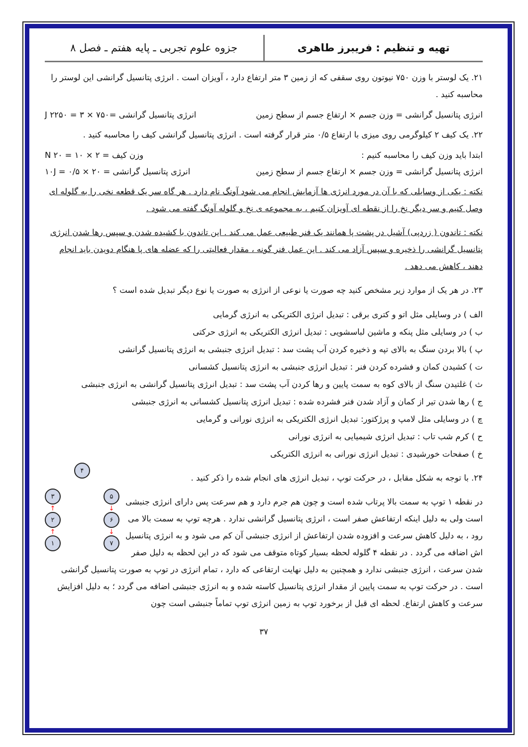تهیه و تنظیم : فریبرز طاهری
جزوه علوم تجربی ـ پایه هفتم ـ فصل ۸
۲۱. یک لوستر با وزن ۷۵۰ نیوتون روی سقفی که از زمین ۳ متر ارتفاع دارد ، آویزان است . انرژی پتانسیل گرانشی این لوستر را محاسبه کنید .
انرژی پتانسیل گرانشی = وزن جسم × ارتفاع جسم از سطح زمین انرژی پتانسیل گرانشی =۷۵۰ × ۳ = ۲۲۵۰ J
۲۲. یک کیف ۲ کیلوگرمی روی میزی با ارتفاع ۰/۵ متر قرار گرفته است . انرژی پتانسیل گرانشی کیف را محاسبه کنید .
ابتدا باید وزن کیف را محاسبه کنیم : وزن کیف = ۲ × ۱۰ = ۲۰ N
انرژی پتانسیل گرانشی = وزن جسم × ارتفاع جسم از سطح زمین انرژی پتانسیل گرانشی = ۲۰ × ۰/۵ = ۱۰J
نکته : یکی از وسایلی که با آن در مورد انرژی ها آزمایش انجام می شود آونگ نام دارد . هر گاه سر یک قطعه نخی را به گلوله ای وصل کنیم و سر دیگر نخ را از نقطه ای آویزان کنیم ، به مجموعه ی نخ و گلوله آونگ گفته می شود .
نکته : تاندون ( زردپی) آشیل در پشت پا همانند یک فنر طبیعی عمل می کند . این تاندون با کشیده شدن و سپس رها شدن انرژی پتانسیل گرانشی را ذخیره و سپس آزاد می کند . این عمل فنر گونه ، مقدار فعالیتی را که عضله های پا هنگام دویدن باید انجام دهند ، کاهش می دهد .
۲۳. در هر یک از موارد زیر مشخص کنید چه صورت یا نوعی از انرژی به صورت یا نوع دیگر تبدیل شده است ؟
الف ) در وسایلی مثل اتو و کتری برقی : تبدیل انرژی الکتریکی به انرژی گرمایی
ب ) در وسایلی مثل پنکه و ماشین لباسشویی : تبدیل انرژی الکتریکی به انرژی حرکتی
پ ) بالا بردن سنگ به بالای تپه و ذخیره کردن آب پشت سد : تبدیل انرژی جنبشی به انرژی پتانسیل گرانشی
ت ) کشیدن کمان و فشرده کردن فنر : تبدیل انرژی جنبشی به انرژی پتانسیل کشسانی
ث ) غلتیدن سنگ از بالای کوه به سمت پایین و رها کردن آب پشت سد : تبدیل انرژی پتانسیل گرانشی به انرژی جنبشی
ج ) رها شدن تیر از کمان و آزاد شدن فنر فشرده شده : تبدیل انرژی پتانسیل کشسانی به انرژی جنبشی
چ ) در وسایلی مثل لامپ و پرژکتور: تبدیل انرژی الکتریکی به انرژی نورانی و گرمایی
ح ) کرم شب تاب : تبدیل انرژی شیمیایی به انرژی نورانی
خ ) صفحات خورشیدی : تبدیل انرژی نورانی به انرژی الکتریکی
۴
۳
↑
۲
↑
۱
۵
↓
۶
↓
۷
۲۴. با توجه به شکل مقابل ، در حرکت توپ ، تبدیل انرژی های انجام شده را ذکر کنید .
در نقطه ۱ توپ به سمت بالا پرتاب شده است و چون هم جرم دارد و هم سرعت پس دارای انرژی جنبشی است ولی به دلیل اینکه ارتفاعش صفر است ، انرژی پتانسیل گرانشی ندارد . هرچه توپ به سمت بالا می رود ، به دلیل کاهش سرعت و افزوده شدن ارتفاعش از انرژی جنبشی آن کم می شود و به انرژی پتانسیل اش اضافه می گردد . در نقطه ۴ گلوله لحظه بسیار کوتاه متوقف می شود که در این لحظه به دلیل صفر شدن سرعت ، انرژی جنبشی ندارد و همچنین به دلیل نهایت ارتفاعی که دارد ، تمام انرژی در توپ به صورت پتانسیل گرانشی است . در حرکت توپ به سمت پایین از مقدار انرژی پتانسیل کاسته شده و به انرژی جنبشی اضافه می گردد ؛ به دلیل افزایش سرعت و کاهش ارتفاع. لحظه ای قبل از برخورد توپ به زمین انرژی توپ تماماً جنبشی است چون
۳۷